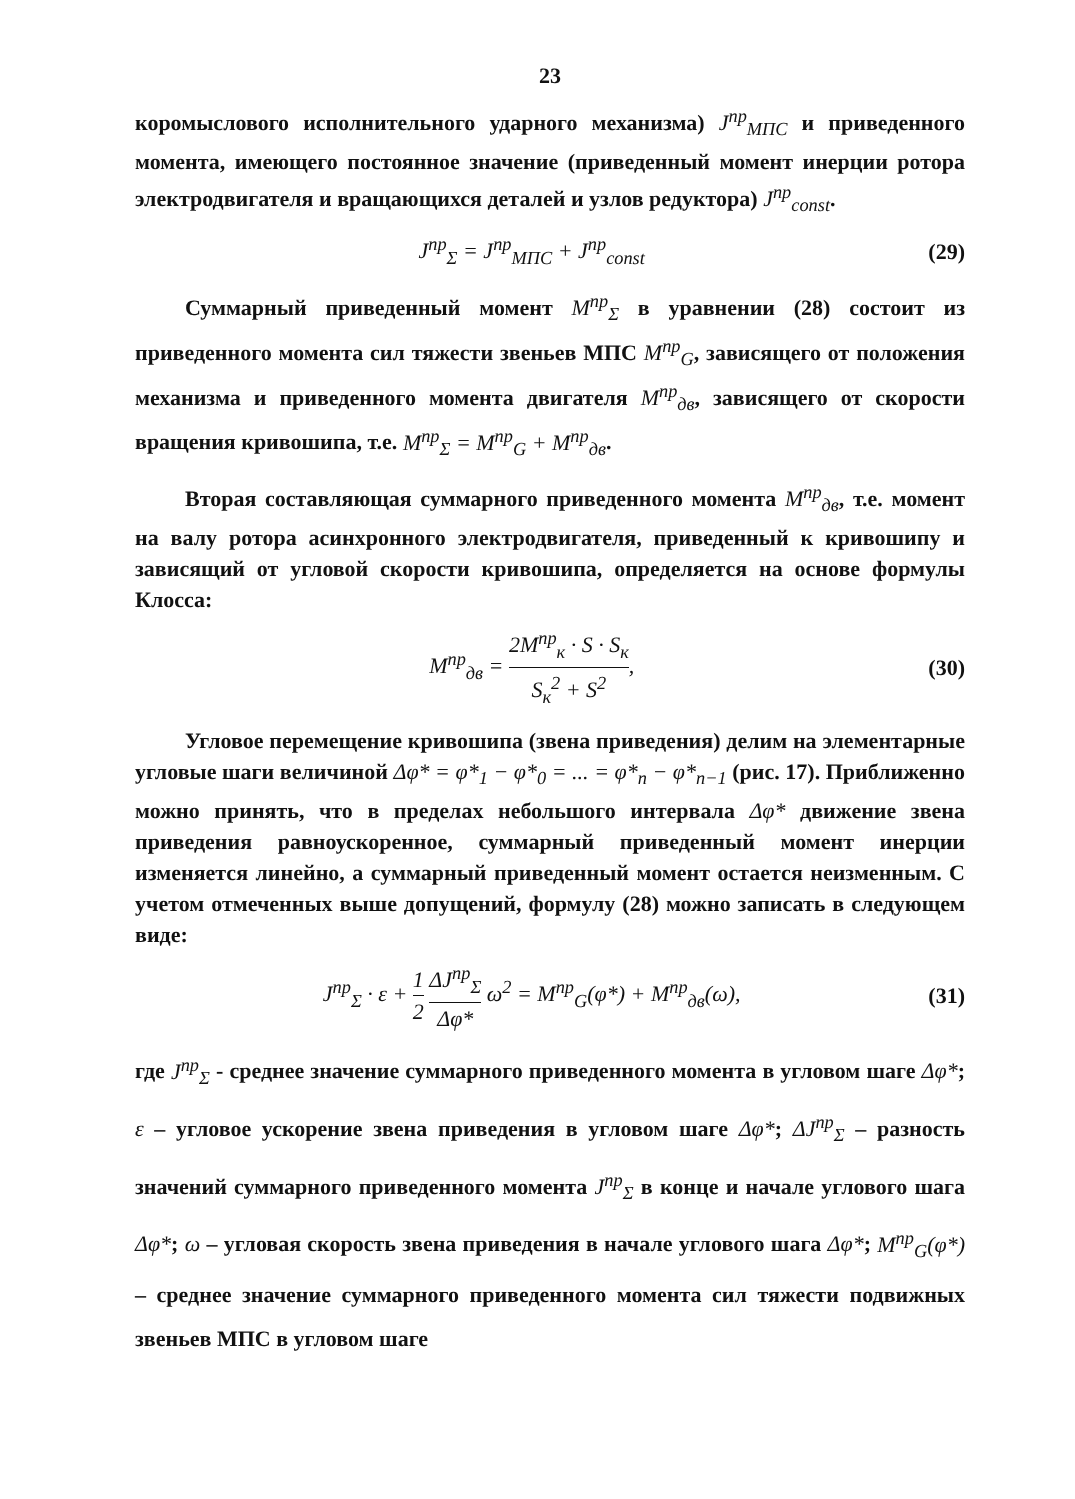23
коромыслового исполнительного ударного механизма) J<sup>пр</sup><sub>МПС</sub> и приведенного момента, имеющего постоянное значение (приведенный момент инерции ротора электродвигателя и вращающихся деталей и узлов редуктора) J<sup>пр</sup><sub>const</sub>.
J<sup>пр</sup><sub>Σ</sub> = J<sup>пр</sup><sub>МПС</sub> + J<sup>пр</sup><sub>const</sub> (29)
Суммарный приведенный момент M<sup>пр</sup><sub>Σ</sub> в уравнении (28) состоит из приведенного момента сил тяжести звеньев МПС M<sup>пр</sup><sub>G</sub>, зависящего от положения механизма и приведенного момента двигателя M<sup>пр</sup><sub>дв</sub>, зависящего от скорости вращения кривошипа, т.е. M<sup>пр</sup><sub>Σ</sub> = M<sup>пр</sup><sub>G</sub> + M<sup>пр</sup><sub>дв</sub>.
Вторая составляющая суммарного приведенного момента M<sup>пр</sup><sub>дв</sub>, т.е. момент на валу ротора асинхронного электродвигателя, приведенный к кривошипу и зависящий от угловой скорости кривошипа, определяется на основе формулы Клосса:
M<sup>пр</sup><sub>дв</sub> = 2M<sup>пр</sup><sub>к</sub> · S · S<sub>к</sub> S<sub>к</sub><sup>2</sup> + S<sup>2</sup>, (30)
Угловое перемещение кривошипа (звена приведения) делим на элементарные угловые шаги величиной Δφ* = φ*<sub>1</sub> − φ*<sub>0</sub> = ... = φ*<sub>n</sub> − φ*<sub>n−1</sub> (рис. 17). Приближенно можно принять, что в пределах небольшого интервала Δφ* движение звена приведения равноускоренное, суммарный приведенный момент инерции изменяется линейно, а суммарный приведенный момент остается неизменным. С учетом отмеченных выше допущений, формулу (28) можно записать в следующем виде:
J<sup>пр</sup><sub>Σ</sub> · ε + 1 2 ΔJ<sup>пр</sup><sub>Σ</sub> Δφ* ω<sup>2</sup> = M<sup>пр</sup><sub>G</sub>(φ*) + M<sup>пр</sup><sub>дв</sub>(ω), (31)
где J<sup>пр</sup><sub>Σ</sub> - среднее значение суммарного приведенного момента в угловом шаге Δφ*; ε – угловое ускорение звена приведения в угловом шаге Δφ*; ΔJ<sup>пр</sup><sub>Σ</sub> – разность значений суммарного приведенного момента J<sup>пр</sup><sub>Σ</sub> в конце и начале углового шага Δφ*; ω – угловая скорость звена приведения в начале углового шага Δφ*; M<sup>пр</sup><sub>G</sub>(φ*) – среднее значение суммарного приведенного момента сил тяжести подвижных звеньев МПС в угловом шаге